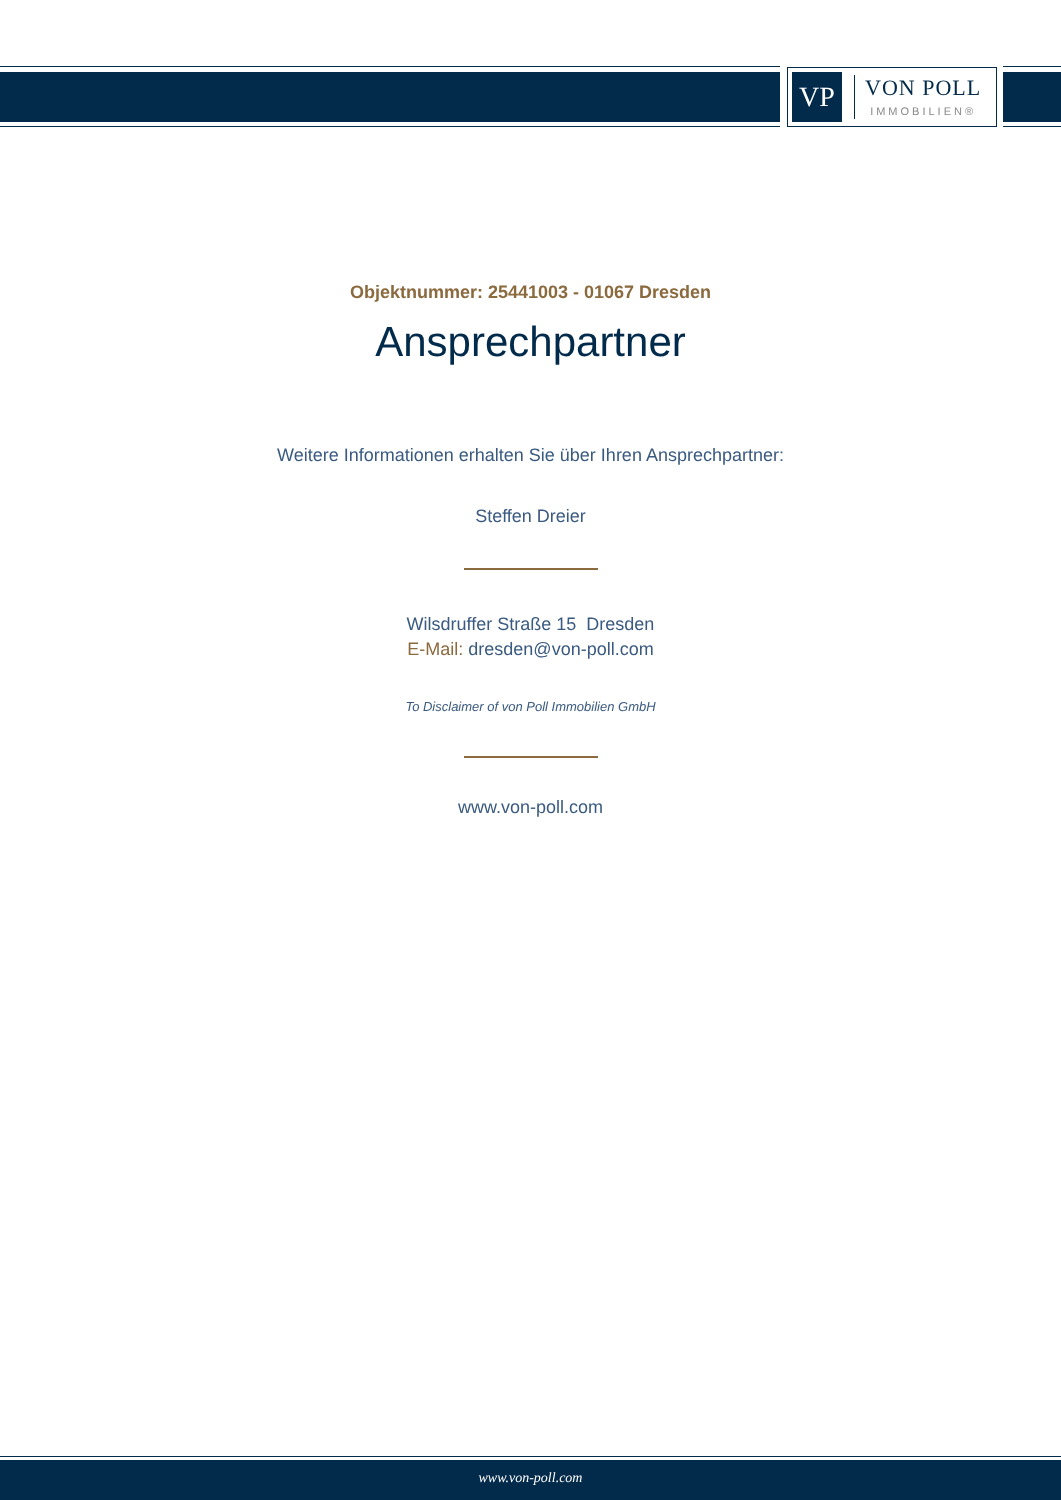VP
VON POLL
IMMOBILIEN®
Objektnummer: 25441003 - 01067 Dresden
Ansprechpartner
Weitere Informationen erhalten Sie über Ihren Ansprechpartner:
Steffen Dreier
Wilsdruffer Straße 15 Dresden
E-Mail: dresden@von-poll.com
To Disclaimer of von Poll Immobilien GmbH
www.von-poll.com
www.von-poll.com